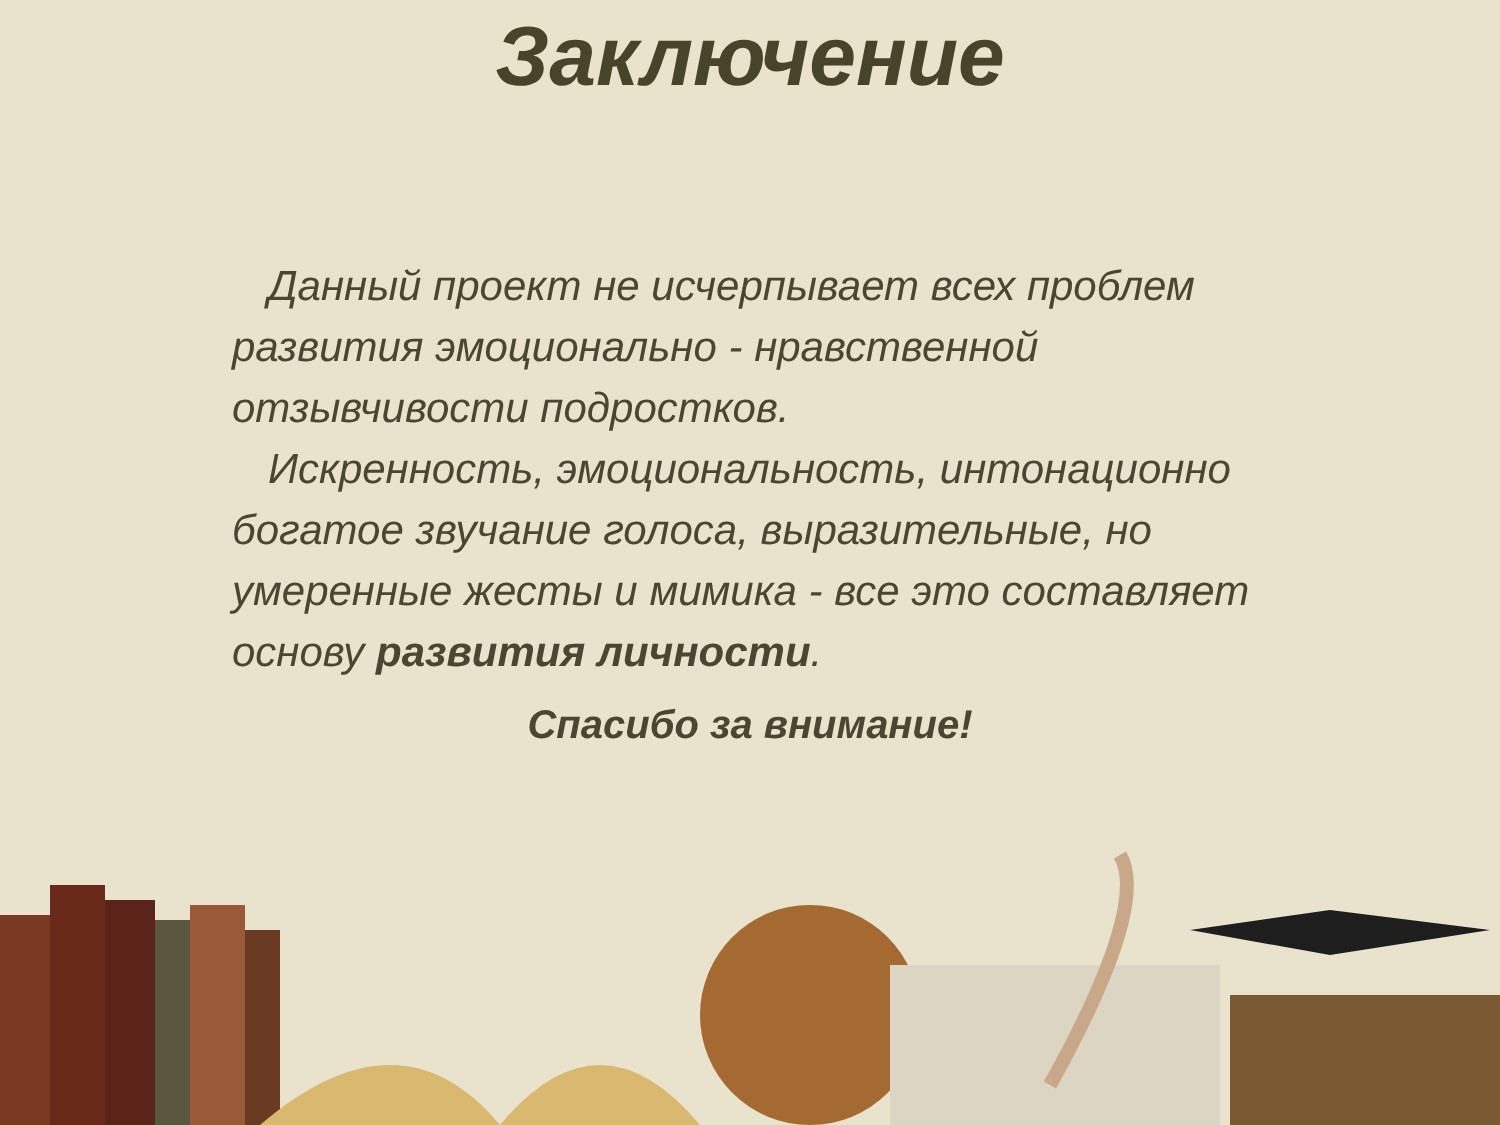Заключение
Данный проект не исчерпывает всех проблем развития эмоционально - нравственной отзывчивости подростков.
Искренность, эмоциональность, интонационно богатое звучание голоса, выразительные, но умеренные жесты и мимика - все это составляет основу развития личности.
Спасибо за внимание!